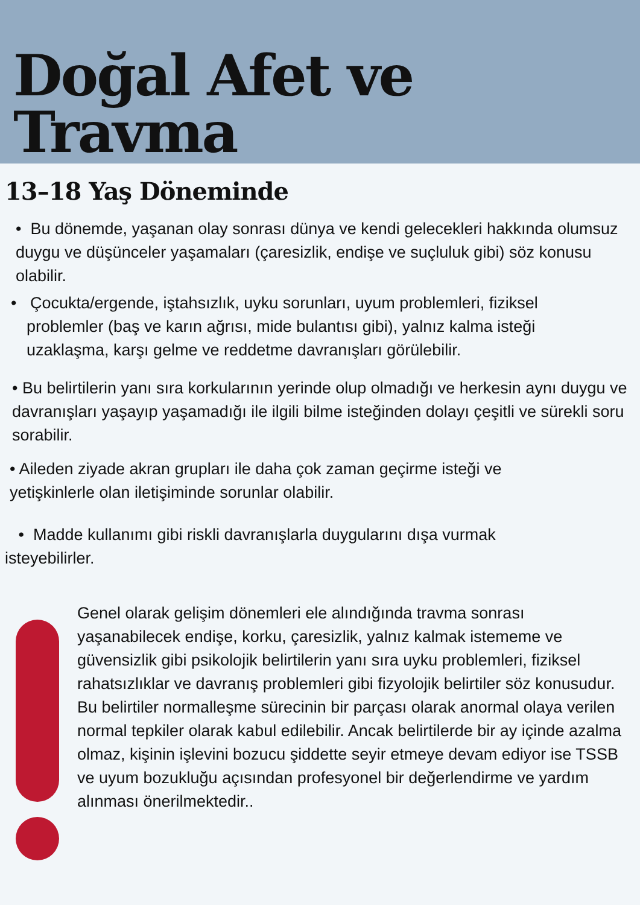Doğal Afet ve Travma
13–18 Yaş Döneminde
• Bu dönemde, yaşanan olay sonrası dünya ve kendi gelecekleri hakkında olumsuz duygu ve düşünceler yaşamaları (çaresizlik, endişe ve suçluluk gibi) söz konusu olabilir.
• Çocukta/ergende, iştahsızlık, uyku sorunları, uyum problemleri, fiziksel problemler (baş ve karın ağrısı, mide bulantısı gibi), yalnız kalma isteği uzaklaşma, karşı gelme ve reddetme davranışları görülebilir.
• Bu belirtilerin yanı sıra korkularının yerinde olup olmadığı ve herkesin aynı duygu ve davranışları yaşayıp yaşamadığı ile ilgili bilme isteğinden dolayı çeşitli ve sürekli soru sorabilir.
• Aileden ziyade akran grupları ile daha çok zaman geçirme isteği ve yetişkinlerle olan iletişiminde sorunlar olabilir.
• Madde kullanımı gibi riskli davranışlarla duygularını dışa vurmak isteyebilirler.
Genel olarak gelişim dönemleri ele alındığında travma sonrası yaşanabilecek endişe, korku, çaresizlik, yalnız kalmak istememe ve güvensizlik gibi psikolojik belirtilerin yanı sıra uyku problemleri, fiziksel rahatsızlıklar ve davranış problemleri gibi fizyolojik belirtiler söz konusudur. Bu belirtiler normalleşme sürecinin bir parçası olarak anormal olaya verilen normal tepkiler olarak kabul edilebilir. Ancak belirtilerde bir ay içinde azalma
olmaz, kişinin işlevini bozucu şiddette seyir etmeye devam ediyor ise TSSB
ve uyum bozukluğu açısından profesyonel bir değerlendirme ve yardım alınması önerilmektedir..